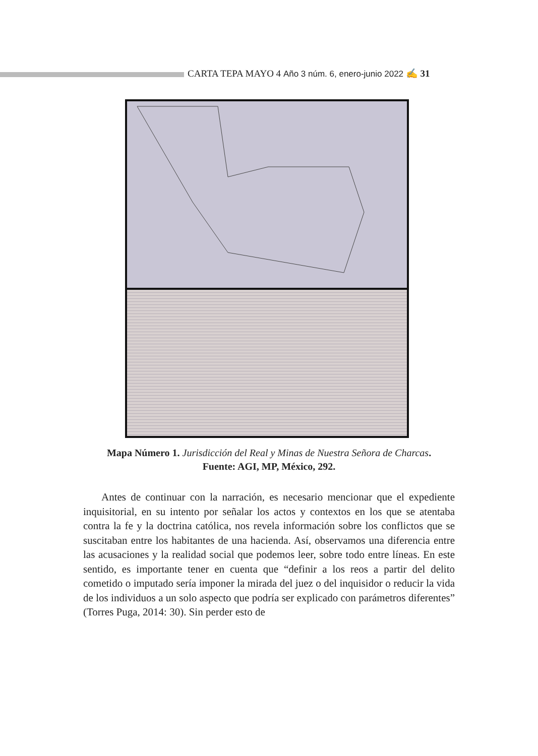CARTA TEPA MAYO 4 Año 3 núm. 6, enero-junio 2022 ✍ 31
Mapa Número 1. Jurisdicción del Real y Minas de Nuestra Señora de Charcas.
Fuente: AGI, MP, México, 292.
Antes de continuar con la narración, es necesario mencionar que el expediente inquisitorial, en su intento por señalar los actos y contextos en los que se atentaba contra la fe y la doctrina católica, nos revela información sobre los conflictos que se suscitaban entre los habitantes de una hacienda. Así, observamos una diferencia entre las acusaciones y la realidad social que podemos leer, sobre todo entre líneas. En este sentido, es importante tener en cuenta que “definir a los reos a partir del delito cometido o imputado sería imponer la mirada del juez o del inquisidor o reducir la vida de los individuos a un solo aspecto que podría ser explicado con parámetros diferentes” (Torres Puga, 2014: 30). Sin perder esto de